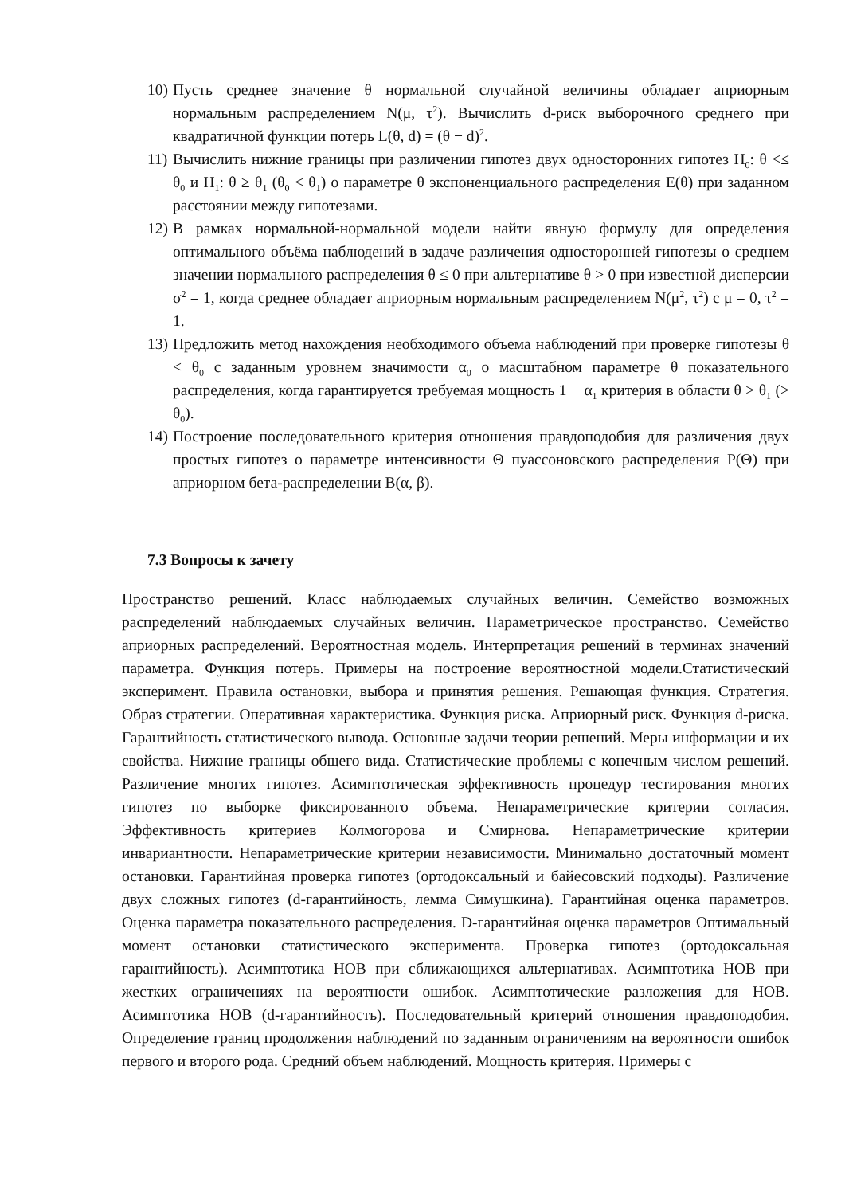10) Пусть среднее значение θ нормальной случайной величины обладает априорным нормальным распределением N(μ, τ<sup>2</sup>). Вычислить d-риск выборочного среднего при квадратичной функции потерь L(θ, d) = (θ − d)<sup>2</sup>.
11) Вычислить нижние границы при различении гипотез двух односторонних гипотез H<sub>0</sub>: θ <≤ θ<sub>0</sub> и H<sub>1</sub>: θ ≥ θ<sub>1</sub> (θ<sub>0</sub> < θ<sub>1</sub>) о параметре θ экспоненциального распределения E(θ) при заданном расстоянии между гипотезами.
12) В рамках нормальной-нормальной модели найти явную формулу для определения оптимального объёма наблюдений в задаче различения односторонней гипотезы о среднем значении нормального распределения θ ≤ 0 при альтернативе θ > 0 при известной дисперсии σ<sup>2</sup> = 1, когда среднее обладает априорным нормальным распределением N(μ<sup>2</sup>, τ<sup>2</sup>) с μ = 0, τ<sup>2</sup> = 1.
13) Предложить метод нахождения необходимого объема наблюдений при проверке гипотезы θ < θ<sub>0</sub> с заданным уровнем значимости α<sub>0</sub> о масштабном параметре θ показательного распределения, когда гарантируется требуемая мощность 1 − α<sub>1</sub> критерия в области θ > θ<sub>1</sub> (> θ<sub>0</sub>).
14) Построение последовательного критерия отношения правдоподобия для различения двух простых гипотез о параметре интенсивности Θ пуассоновского распределения P(Θ) при априорном бета-распределении B(α, β).
7.3 Вопросы к зачету
Пространство решений. Класс наблюдаемых случайных величин. Семейство возможных распределений наблюдаемых случайных величин. Параметрическое пространство. Семейство априорных распределений. Вероятностная модель. Интерпретация решений в терминах значений параметра. Функция потерь. Примеры на построение вероятностной модели.Статистический эксперимент. Правила остановки, выбора и принятия решения. Решающая функция. Стратегия. Образ стратегии. Оперативная характеристика. Функция риска. Априорный риск. Функция d-риска. Гарантийность статистического вывода. Основные задачи теории решений. Меры информации и их свойства. Нижние границы общего вида. Статистические проблемы с конечным числом решений. Различение многих гипотез. Асимптотическая эффективность процедур тестирования многих гипотез по выборке фиксированного объема. Непараметрические критерии согласия. Эффективность критериев Колмогорова и Смирнова. Непараметрические критерии инвариантности. Непараметрические критерии независимости. Минимально достаточный момент остановки. Гарантийная проверка гипотез (ортодоксальный и байесовский подходы). Различение двух сложных гипотез (d-гарантийность, лемма Симушкина). Гарантийная оценка параметров. Оценка параметра показательного распределения. D-гарантийная оценка параметров Оптимальный момент остановки статистического эксперимента. Проверка гипотез (ортодоксальная гарантийность). Асимптотика НОВ при сближающихся альтернативах. Асимптотика НОВ при жестких ограничениях на вероятности ошибок. Асимптотические разложения для НОВ. Асимптотика НОВ (d-гарантийность). Последовательный критерий отношения правдоподобия. Определение границ продолжения наблюдений по заданным ограничениям на вероятности ошибок первого и второго рода. Средний объем наблюдений. Мощность критерия. Примеры с